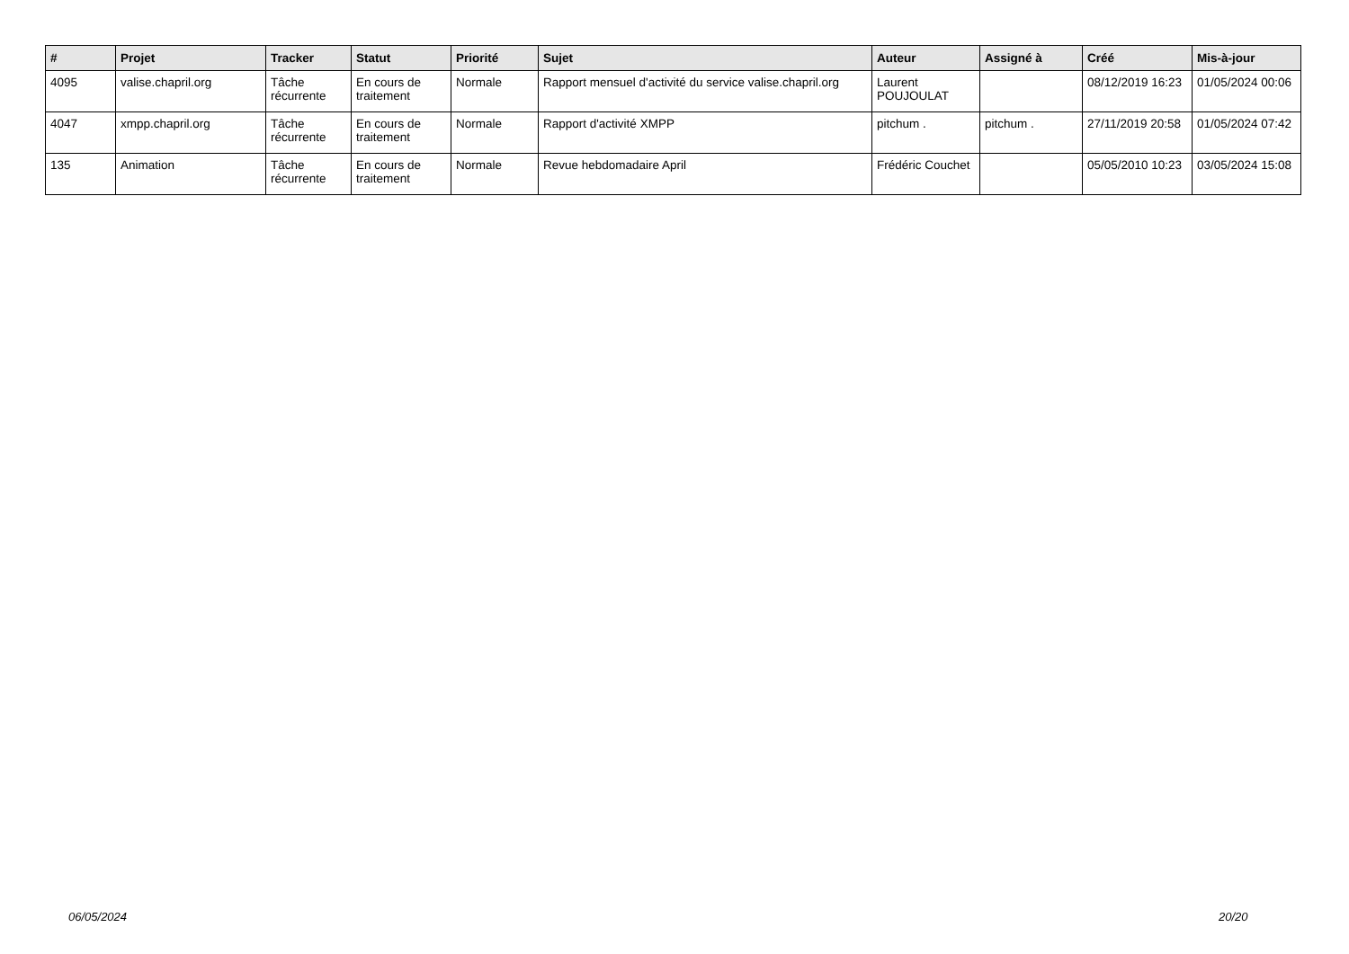| # | Projet | Tracker | Statut | Priorité | Sujet | Auteur | Assigné à | Créé | Mis-à-jour |
| --- | --- | --- | --- | --- | --- | --- | --- | --- | --- |
| 4095 | valise.chapril.org | Tâche récurrente | En cours de traitement | Normale | Rapport mensuel d'activité du service valise.chapril.org | Laurent POUJOULAT | | 08/12/2019 16:23 | 01/05/2024 00:06 |
| 4047 | xmpp.chapril.org | Tâche récurrente | En cours de traitement | Normale | Rapport d'activité XMPP | pitchum . | pitchum . | 27/11/2019 20:58 | 01/05/2024 07:42 |
| 135 | Animation | Tâche récurrente | En cours de traitement | Normale | Revue hebdomadaire April | Frédéric Couchet | | 05/05/2010 10:23 | 03/05/2024 15:08 |
06/05/2024 20/20